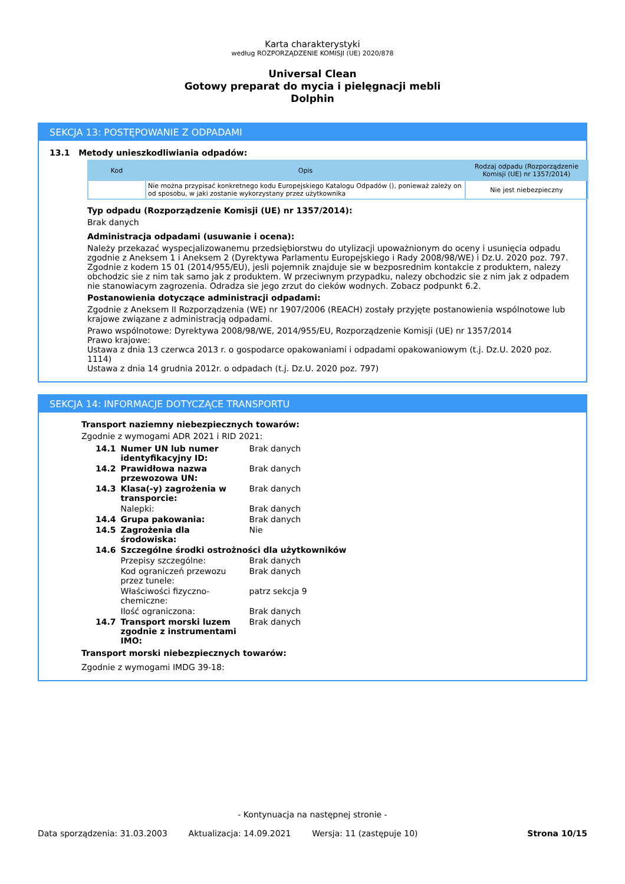Karta charakterystyki
według ROZPORZĄDZENIE KOMISJI (UE) 2020/878
Universal Clean
Gotowy preparat do mycia i pielęgnacji mebli
Dolphin
SEKCJA 13: POSTĘPOWANIE Z ODPADAMI
13.1 Metody unieszkodliwiania odpadów:
| Kod | Opis | Rodzaj odpadu (Rozporządzenie Komisji (UE) nr 1357/2014) |
| --- | --- | --- |
| | Nie można przypisać konkretnego kodu Europejskiego Katalogu Odpadów (), ponieważ zależy on od sposobu, w jaki zostanie wykorzystany przez użytkownika | Nie jest niebezpieczny |
Typ odpadu (Rozporządzenie Komisji (UE) nr 1357/2014):
Brak danych
Administracja odpadami (usuwanie i ocena):
Należy przekazać wyspecjalizowanemu przedsiębiorstwu do utylizacji upoważnionym do oceny i usunięcia odpadu zgodnie z Aneksem 1 i Aneksem 2 (Dyrektywa Parlamentu Europejskiego i Rady 2008/98/WE) i Dz.U. 2020 poz. 797. Zgodnie z kodem 15 01 (2014/955/EU), jesli pojemnik znajduje sie w bezposrednim kontakcie z produktem, nalezy obchodzic sie z nim tak samo jak z produktem. W przeciwnym przypadku, nalezy obchodzic sie z nim jak z odpadem nie stanowiacym zagrozenia. Odradza sie jego zrzut do cieków wodnych. Zobacz podpunkt 6.2.
Postanowienia dotyczące administracji odpadami:
Zgodnie z Aneksem II Rozporządzenia (WE) nr 1907/2006 (REACH) zostały przyjęte postanowienia wspólnotowe lub krajowe związane z administracją odpadami.
Prawo wspólnotowe: Dyrektywa 2008/98/WE, 2014/955/EU, Rozporządzenie Komisji (UE) nr 1357/2014
Prawo krajowe:
Ustawa z dnia 13 czerwca 2013 r. o gospodarce opakowaniami i odpadami opakowaniowym (t.j. Dz.U. 2020 poz. 1114)
Ustawa z dnia 14 grudnia 2012r. o odpadach (t.j. Dz.U. 2020 poz. 797)
SEKCJA 14: INFORMACJE DOTYCZĄCE TRANSPORTU
Transport naziemny niebezpiecznych towarów:
Zgodnie z wymogami ADR 2021 i RID 2021:
| 14.1 | Numer UN lub numer identyfikacyjny ID: | Brak danych |
| 14.2 | Prawidłowa nazwa przewozowa UN: | Brak danych |
| 14.3 | Klasa(-y) zagrożenia w transporcie: | Brak danych |
| | Nalepki: | Brak danych |
| 14.4 | Grupa pakowania: | Brak danych |
| 14.5 | Zagrożenia dla środowiska: | Nie |
| 14.6 | Szczególne środki ostrożności dla użytkowników | |
| | Przepisy szczególne: | Brak danych |
| | Kod ograniczeń przewozu przez tunele: | Brak danych |
| | Właściwości fizyczno-chemiczne: | patrz sekcja 9 |
| | Ilość ograniczona: | Brak danych |
| 14.7 | Transport morski luzem zgodnie z instrumentami IMO: | Brak danych |
Transport morski niebezpiecznych towarów:
Zgodnie z wymogami IMDG 39-18:
- Kontynuacja na następnej stronie -
Data sporządzenia: 31.03.2003 Aktualizacja: 14.09.2021 Wersja: 11 (zastępuje 10) Strona 10/15